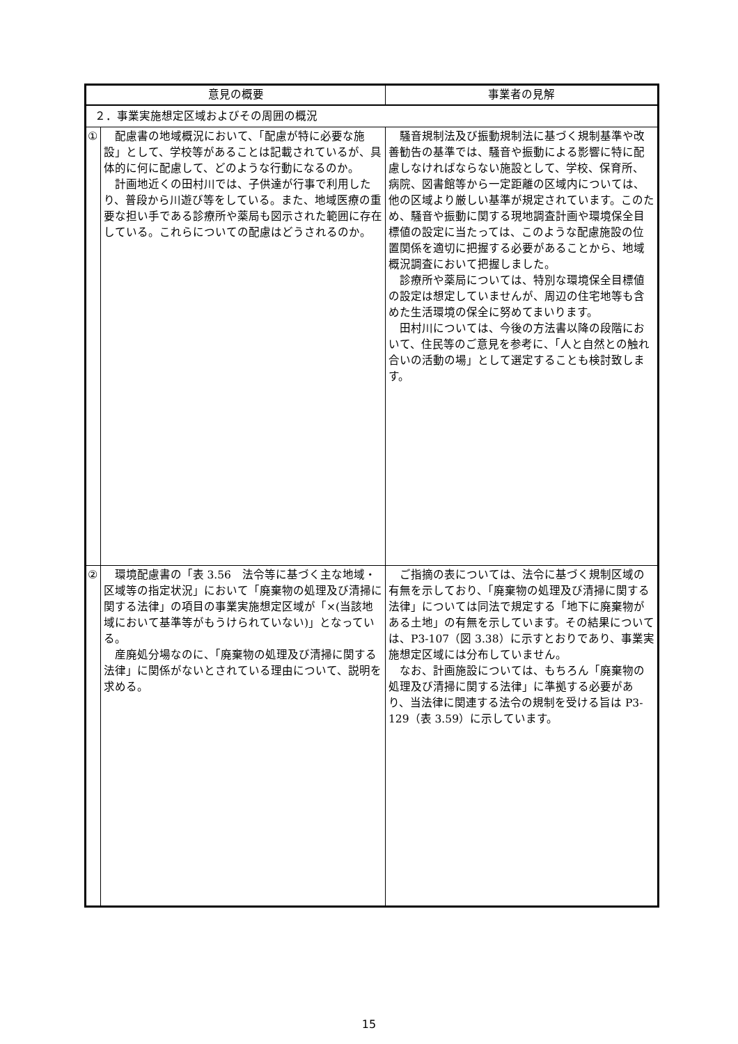| 意見の概要 | | 事業者の見解 |
| --- | --- | --- |
| ２．事業実施想定区域およびその周囲の概況 | | |
| ① | 配慮書の地域概況において、「配慮が特に必要な施設」として、学校等があることは記載されているが、具体的に何に配慮して、どのような行動になるのか。 計画地近くの田村川では、子供達が行事で利用したり、普段から川遊び等をしている。また、地域医療の重要な担い手である診療所や薬局も図示された範囲に存在している。これらについての配慮はどうされるのか。 | 騒音規制法及び振動規制法に基づく規制基準や改善勧告の基準では、騒音や振動による影響に特に配慮しなければならない施設として、学校、保育所、病院、図書館等から一定距離の区域内については、他の区域より厳しい基準が規定されています。このため、騒音や振動に関する現地調査計画や環境保全目標値の設定に当たっては、このような配慮施設の位置関係を適切に把握する必要があることから、地域概況調査において把握しました。 診療所や薬局については、特別な環境保全目標値の設定は想定していませんが、周辺の住宅地等も含めた生活環境の保全に努めてまいります。 田村川については、今後の方法書以降の段階において、住民等のご意見を参考に、「人と自然との触れ合いの活動の場」として選定することも検討致します。 |
| ② | 環境配慮書の「表 3.56 法令等に基づく主な地域・区域等の指定状況」において「廃棄物の処理及び清掃に関する法律」の項目の事業実施想定区域が「×(当該地域において基準等がもうけられていない)」となっている。 産廃処分場なのに、「廃棄物の処理及び清掃に関する法律」に関係がないとされている理由について、説明を求める。 | ご指摘の表については、法令に基づく規制区域の有無を示しており、「廃棄物の処理及び清掃に関する法律」については同法で規定する「地下に廃棄物がある土地」の有無を示しています。その結果については、P3-107（図 3.38）に示すとおりであり、事業実施想定区域には分布していません。 なお、計画施設については、もちろん「廃棄物の処理及び清掃に関する法律」に準拠する必要があり、当法律に関連する法令の規制を受ける旨は P3-129（表 3.59）に示しています。 |
15